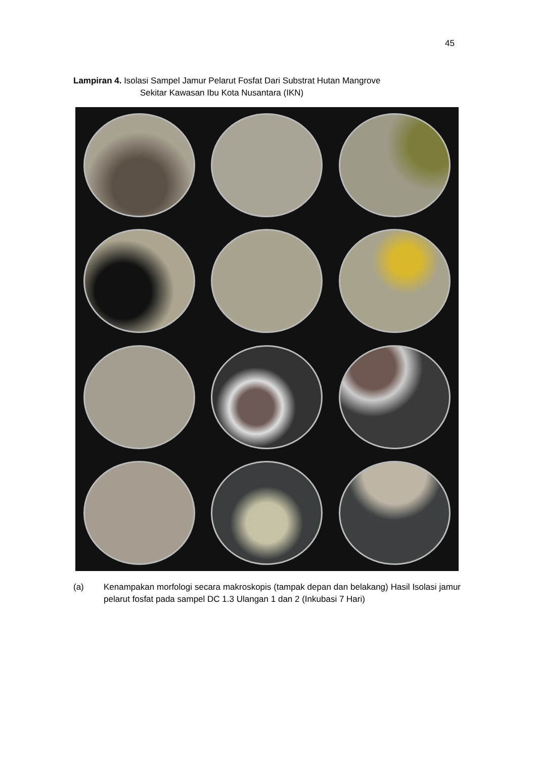45
Lampiran 4. Isolasi Sampel Jamur Pelarut Fosfat Dari Substrat Hutan Mangrove
Sekitar Kawasan Ibu Kota Nusantara (IKN)
(a) Kenampakan morfologi secara makroskopis (tampak depan dan belakang) Hasil Isolasi jamur pelarut fosfat pada sampel DC 1.3 Ulangan 1 dan 2 (Inkubasi 7 Hari)